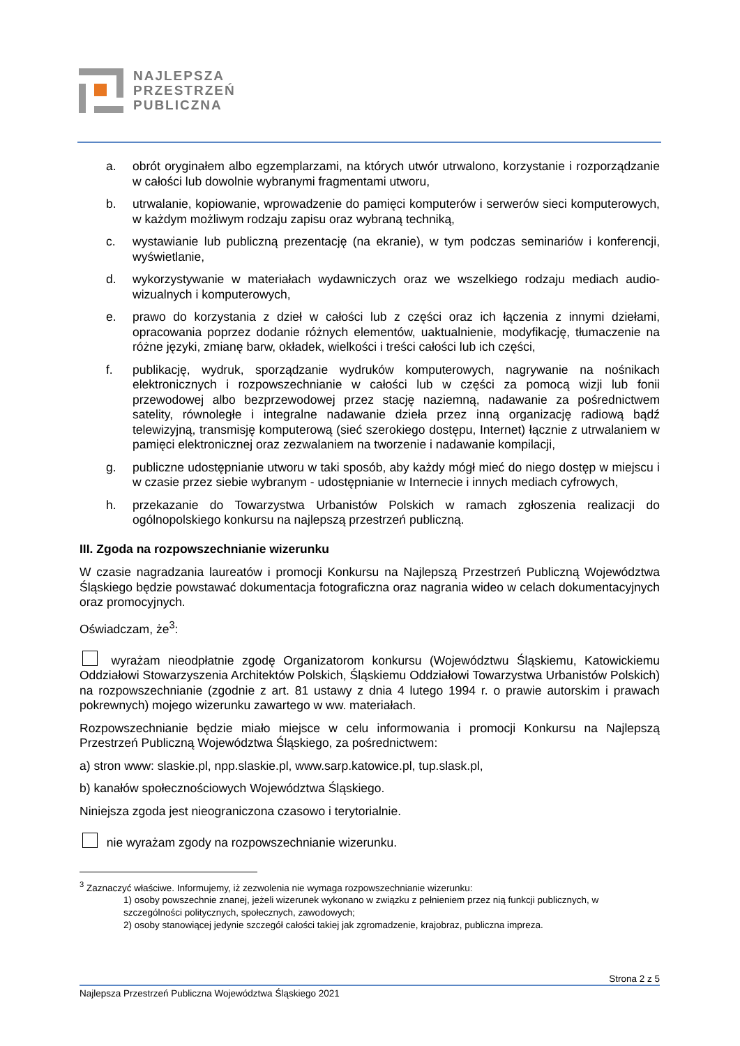NAJLEPSZA
PRZESTRZEŃ
PUBLICZNA
a. obrót oryginałem albo egzemplarzami, na których utwór utrwalono, korzystanie i rozporządzanie w całości lub dowolnie wybranymi fragmentami utworu,
b. utrwalanie, kopiowanie, wprowadzenie do pamięci komputerów i serwerów sieci komputerowych, w każdym możliwym rodzaju zapisu oraz wybraną techniką,
c. wystawianie lub publiczną prezentację (na ekranie), w tym podczas seminariów i konferencji, wyświetlanie,
d. wykorzystywanie w materiałach wydawniczych oraz we wszelkiego rodzaju mediach audio-wizualnych i komputerowych,
e. prawo do korzystania z dzieł w całości lub z części oraz ich łączenia z innymi dziełami, opracowania poprzez dodanie różnych elementów, uaktualnienie, modyfikację, tłumaczenie na różne języki, zmianę barw, okładek, wielkości i treści całości lub ich części,
f. publikację, wydruk, sporządzanie wydruków komputerowych, nagrywanie na nośnikach elektronicznych i rozpowszechnianie w całości lub w części za pomocą wizji lub fonii przewodowej albo bezprzewodowej przez stację naziemną, nadawanie za pośrednictwem satelity, równoległe i integralne nadawanie dzieła przez inną organizację radiową bądź telewizyjną, transmisję komputerową (sieć szerokiego dostępu, Internet) łącznie z utrwalaniem w pamięci elektronicznej oraz zezwalaniem na tworzenie i nadawanie kompilacji,
g. publiczne udostępnianie utworu w taki sposób, aby każdy mógł mieć do niego dostęp w miejscu i w czasie przez siebie wybranym - udostępnianie w Internecie i innych mediach cyfrowych,
h. przekazanie do Towarzystwa Urbanistów Polskich w ramach zgłoszenia realizacji do ogólnopolskiego konkursu na najlepszą przestrzeń publiczną.
III. Zgoda na rozpowszechnianie wizerunku
W czasie nagradzania laureatów i promocji Konkursu na Najlepszą Przestrzeń Publiczną Województwa Śląskiego będzie powstawać dokumentacja fotograficzna oraz nagrania wideo w celach dokumentacyjnych oraz promocyjnych.
Oświadczam, że<sup>3</sup>:
wyrażam nieodpłatnie zgodę Organizatorom konkursu (Województwu Śląskiemu, Katowickiemu Oddziałowi Stowarzyszenia Architektów Polskich, Śląskiemu Oddziałowi Towarzystwa Urbanistów Polskich) na rozpowszechnianie (zgodnie z art. 81 ustawy z dnia 4 lutego 1994 r. o prawie autorskim i prawach pokrewnych) mojego wizerunku zawartego w ww. materiałach.
Rozpowszechnianie będzie miało miejsce w celu informowania i promocji Konkursu na Najlepszą Przestrzeń Publiczną Województwa Śląskiego, za pośrednictwem:
a) stron www: slaskie.pl, npp.slaskie.pl, www.sarp.katowice.pl, tup.slask.pl,
b) kanałów społecznościowych Województwa Śląskiego.
Niniejsza zgoda jest nieograniczona czasowo i terytorialnie.
nie wyrażam zgody na rozpowszechnianie wizerunku.
<sup>3</sup> Zaznaczyć właściwe. Informujemy, iż zezwolenia nie wymaga rozpowszechnianie wizerunku:
1) osoby powszechnie znanej, jeżeli wizerunek wykonano w związku z pełnieniem przez nią funkcji publicznych, w szczególności politycznych, społecznych, zawodowych;
2) osoby stanowiącej jedynie szczegół całości takiej jak zgromadzenie, krajobraz, publiczna impreza.
Strona 2 z 5
Najlepsza Przestrzeń Publiczna Województwa Śląskiego 2021